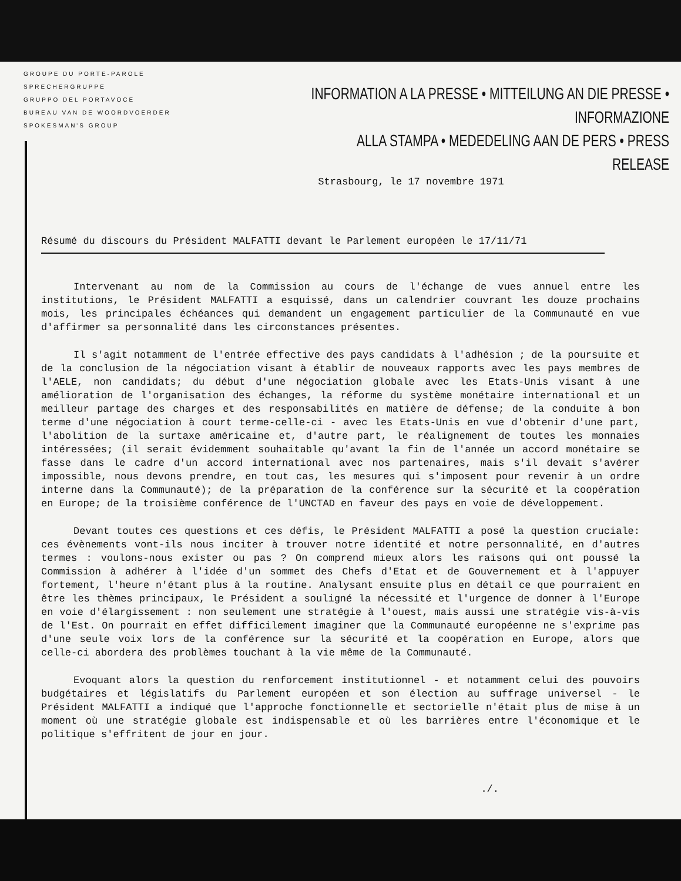GROUPE DU PORTE-PAROLE
SPRECHERGRUPPE
GRUPPO DEL PORTAVOCE
BUREAU VAN DE WOORDVOERDER
SPOKESMAN'S GROUP
INFORMATION A LA PRESSE • MITTEILUNG AN DIE PRESSE • INFORMAZIONE
ALLA STAMPA • MEDEDELING AAN DE PERS • PRESS RELEASE
Strasbourg, le 17 novembre 1971
Résumé du discours du Président MALFATTI devant le Parlement européen le 17/11/71
Intervenant au nom de la Commission au cours de l'échange de vues annuel entre les institutions, le Président MALFATTI a esquissé, dans un calendrier couvrant les douze prochains mois, les principales échéances qui demandent un engagement particulier de la Communauté en vue d'affirmer sa personnalité dans les circonstances présentes.
Il s'agit notamment de l'entrée effective des pays candidats à l'adhésion ; de la poursuite et de la conclusion de la négociation visant à établir de nouveaux rapports avec les pays membres de l'AELE, non candidats; du début d'une négociation globale avec les Etats-Unis visant à une amélioration de l'organisation des échanges, la réforme du système monétaire international et un meilleur partage des charges et des responsabilités en matière de défense; de la conduite à bon terme d'une négociation à court terme-celle-ci - avec les Etats-Unis en vue d'obtenir d'une part, l'abolition de la surtaxe américaine et, d'autre part, le réalignement de toutes les monnaies intéressées; (il serait évidemment souhaitable qu'avant la fin de l'année un accord monétaire se fasse dans le cadre d'un accord international avec nos partenaires, mais s'il devait s'avérer impossible, nous devons prendre, en tout cas, les mesures qui s'imposent pour revenir à un ordre interne dans la Communauté); de la préparation de la conférence sur la sécurité et la coopération en Europe; de la troisième conférence de l'UNCTAD en faveur des pays en voie de développement.
Devant toutes ces questions et ces défis, le Président MALFATTI a posé la question cruciale: ces évènements vont-ils nous inciter à trouver notre identité et notre personnalité, en d'autres termes : voulons-nous exister ou pas ? On comprend mieux alors les raisons qui ont poussé la Commission à adhérer à l'idée d'un sommet des Chefs d'Etat et de Gouvernement et à l'appuyer fortement, l'heure n'étant plus à la routine. Analysant ensuite plus en détail ce que pourraient en être les thèmes principaux, le Président a souligné la nécessité et l'urgence de donner à l'Europe en voie d'élargissement : non seulement une stratégie à l'ouest, mais aussi une stratégie vis-à-vis de l'Est. On pourrait en effet difficilement imaginer que la Communauté européenne ne s'exprime pas d'une seule voix lors de la conférence sur la sécurité et la coopération en Europe, alors que celle-ci abordera des problèmes touchant à la vie même de la Communauté.
Evoquant alors la question du renforcement institutionnel - et notamment celui des pouvoirs budgétaires et législatifs du Parlement européen et son élection au suffrage universel - le Président MALFATTI a indiqué que l'approche fonctionnelle et sectorielle n'était plus de mise à un moment où une stratégie globale est indispensable et où les barrières entre l'économique et le politique s'effritent de jour en jour.
./.